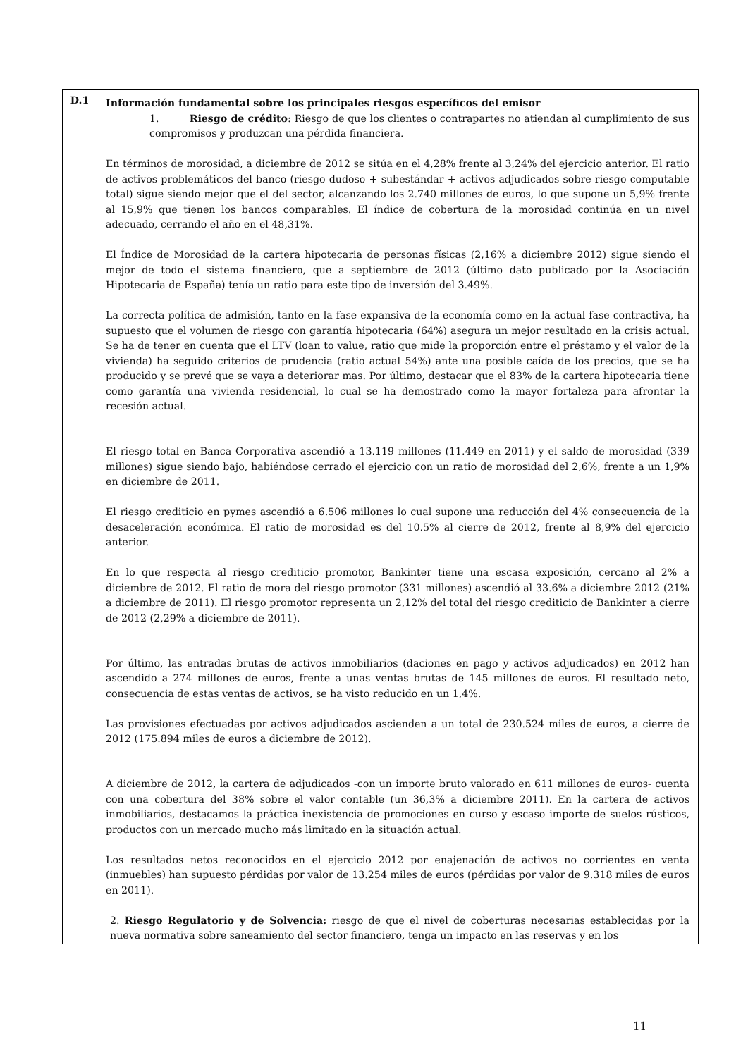| D.1 | Información fundamental sobre los principales riesgos específicos del emisor 1. Riesgo de crédito : Riesgo de que los clientes o contrapartes no atiendan al cumplimiento de sus compromisos y produzcan una pérdida financiera. En términos de morosidad, a diciembre de 2012 se sitúa en el 4,28% frente al 3,24% del ejercicio anterior. El ratio de activos problemáticos del banco (riesgo dudoso + subestándar + activos adjudicados sobre riesgo computable total) sigue siendo mejor que el del sector, alcanzando los 2.740 millones de euros, lo que supone un 5,9% frente al 15,9% que tienen los bancos comparables. El índice de cobertura de la morosidad continúa en un nivel adecuado, cerrando el año en el 48,31%. El Índice de Morosidad de la cartera hipotecaria de personas físicas (2,16% a diciembre 2012) sigue siendo el mejor de todo el sistema financiero, que a septiembre de 2012 (último dato publicado por la Asociación Hipotecaria de España) tenía un ratio para este tipo de inversión del 3.49%. La correcta política de admisión, tanto en la fase expansiva de la economía como en la actual fase contractiva, ha supuesto que el volumen de riesgo con garantía hipotecaria (64%) asegura un mejor resultado en la crisis actual. Se ha de tener en cuenta que el LTV (loan to value, ratio que mide la proporción entre el préstamo y el valor de la vivienda) ha seguido criterios de prudencia (ratio actual 54%) ante una posible caída de los precios, que se ha producido y se prevé que se vaya a deteriorar mas. Por último, destacar que el 83% de la cartera hipotecaria tiene como garantía una vivienda residencial, lo cual se ha demostrado como la mayor fortaleza para afrontar la recesión actual. El riesgo total en Banca Corporativa ascendió a 13.119 millones (11.449 en 2011) y el saldo de morosidad (339 millones) sigue siendo bajo, habiéndose cerrado el ejercicio con un ratio de morosidad del 2,6%, frente a un 1,9% en diciembre de 2011. El riesgo crediticio en pymes ascendió a 6.506 millones lo cual supone una reducción del 4% consecuencia de la desaceleración económica. El ratio de morosidad es del 10.5% al cierre de 2012, frente al 8,9% del ejercicio anterior. En lo que respecta al riesgo crediticio promotor, Bankinter tiene una escasa exposición, cercano al 2% a diciembre de 2012. El ratio de mora del riesgo promotor (331 millones) ascendió al 33.6% a diciembre 2012 (21% a diciembre de 2011). El riesgo promotor representa un 2,12% del total del riesgo crediticio de Bankinter a cierre de 2012 (2,29% a diciembre de 2011). Por último, las entradas brutas de activos inmobiliarios (daciones en pago y activos adjudicados) en 2012 han ascendido a 274 millones de euros, frente a unas ventas brutas de 145 millones de euros. El resultado neto, consecuencia de estas ventas de activos, se ha visto reducido en un 1,4%. Las provisiones efectuadas por activos adjudicados ascienden a un total de 230.524 miles de euros, a cierre de 2012 (175.894 miles de euros a diciembre de 2012). A diciembre de 2012, la cartera de adjudicados -con un importe bruto valorado en 611 millones de euros- cuenta con una cobertura del 38% sobre el valor contable (un 36,3% a diciembre 2011). En la cartera de activos inmobiliarios, destacamos la práctica inexistencia de promociones en curso y escaso importe de suelos rústicos, productos con un mercado mucho más limitado en la situación actual. Los resultados netos reconocidos en el ejercicio 2012 por enajenación de activos no corrientes en venta (inmuebles) han supuesto pérdidas por valor de 13.254 miles de euros (pérdidas por valor de 9.318 miles de euros en 2011). 2. Riesgo Regulatorio y de Solvencia: riesgo de que el nivel de coberturas necesarias establecidas por la nueva normativa sobre saneamiento del sector financiero, tenga un impacto en las reservas y en los |
11